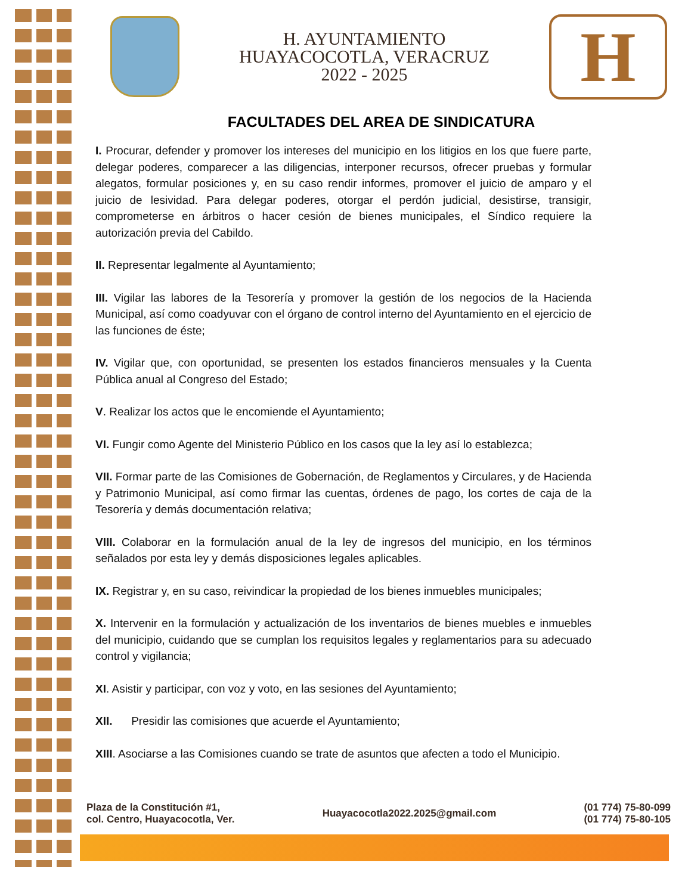H. AYUNTAMIENTO
HUAYACOCOTLA, VERACRUZ
2022 - 2025
H
FACULTADES DEL AREA DE SINDICATURA
I. Procurar, defender y promover los intereses del municipio en los litigios en los que fuere parte, delegar poderes, comparecer a las diligencias, interponer recursos, ofrecer pruebas y formular alegatos, formular posiciones y, en su caso rendir informes, promover el juicio de amparo y el juicio de lesividad. Para delegar poderes, otorgar el perdón judicial, desistirse, transigir, comprometerse en árbitros o hacer cesión de bienes municipales, el Síndico requiere la autorización previa del Cabildo.
II. Representar legalmente al Ayuntamiento;
III. Vigilar las labores de la Tesorería y promover la gestión de los negocios de la Hacienda Municipal, así como coadyuvar con el órgano de control interno del Ayuntamiento en el ejercicio de las funciones de éste;
IV. Vigilar que, con oportunidad, se presenten los estados financieros mensuales y la Cuenta Pública anual al Congreso del Estado;
V. Realizar los actos que le encomiende el Ayuntamiento;
VI. Fungir como Agente del Ministerio Público en los casos que la ley así lo establezca;
VII. Formar parte de las Comisiones de Gobernación, de Reglamentos y Circulares, y de Hacienda y Patrimonio Municipal, así como firmar las cuentas, órdenes de pago, los cortes de caja de la Tesorería y demás documentación relativa;
VIII. Colaborar en la formulación anual de la ley de ingresos del municipio, en los términos señalados por esta ley y demás disposiciones legales aplicables.
IX. Registrar y, en su caso, reivindicar la propiedad de los bienes inmuebles municipales;
X. Intervenir en la formulación y actualización de los inventarios de bienes muebles e inmuebles del municipio, cuidando que se cumplan los requisitos legales y reglamentarios para su adecuado control y vigilancia;
XI. Asistir y participar, con voz y voto, en las sesiones del Ayuntamiento;
XII. Presidir las comisiones que acuerde el Ayuntamiento;
XIII. Asociarse a las Comisiones cuando se trate de asuntos que afecten a todo el Municipio.
Plaza de la Constitución #1,
col. Centro, Huayacocotla, Ver.
Huayacocotla2022.2025@gmail.com
(01 774) 75-80-099
(01 774) 75-80-105